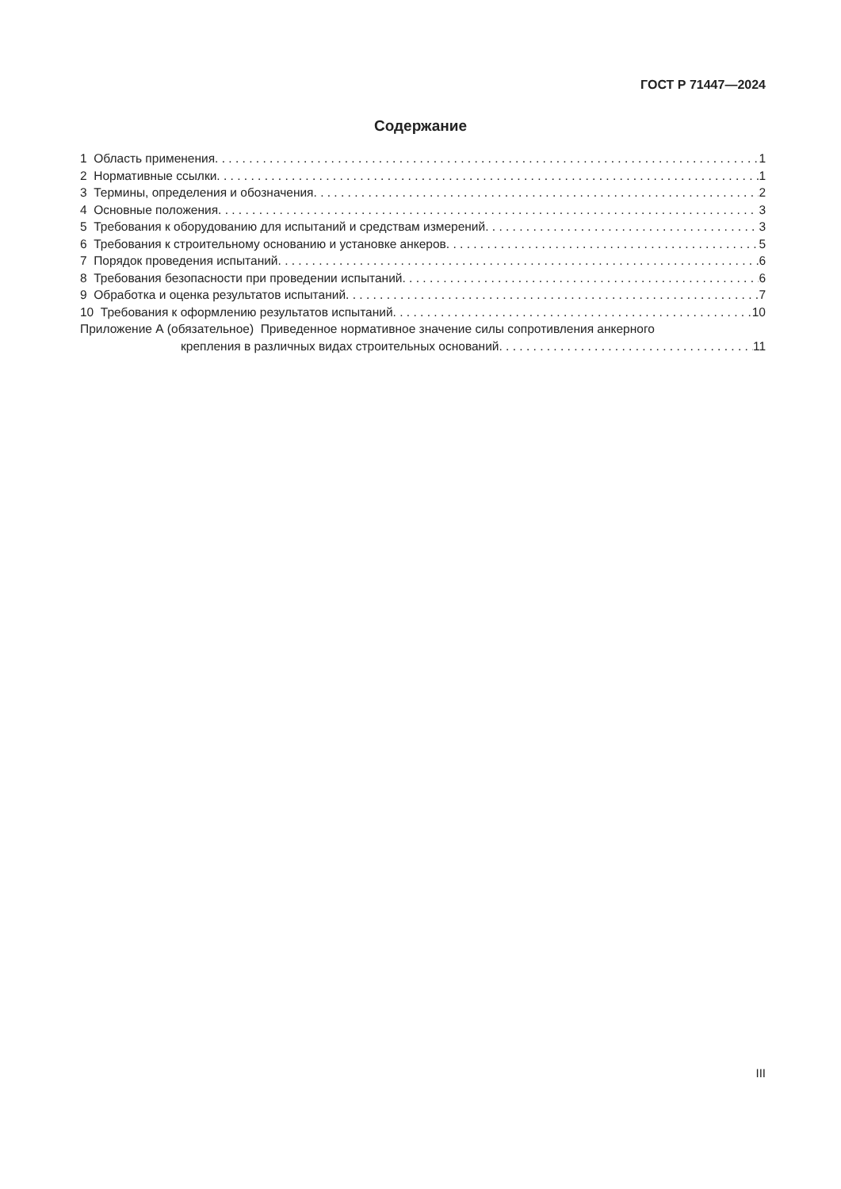ГОСТ Р 71447—2024
Содержание
1 Область применения 1
2 Нормативные ссылки 1
3 Термины, определения и обозначения 2
4 Основные положения 3
5 Требования к оборудованию для испытаний и средствам измерений 3
6 Требования к строительному основанию и установке анкеров 5
7 Порядок проведения испытаний 6
8 Требования безопасности при проведении испытаний 6
9 Обработка и оценка результатов испытаний 7
10 Требования к оформлению результатов испытаний 10
Приложение А (обязательное) Приведенное нормативное значение силы сопротивления анкерного
крепления в различных видах строительных оснований 11
III